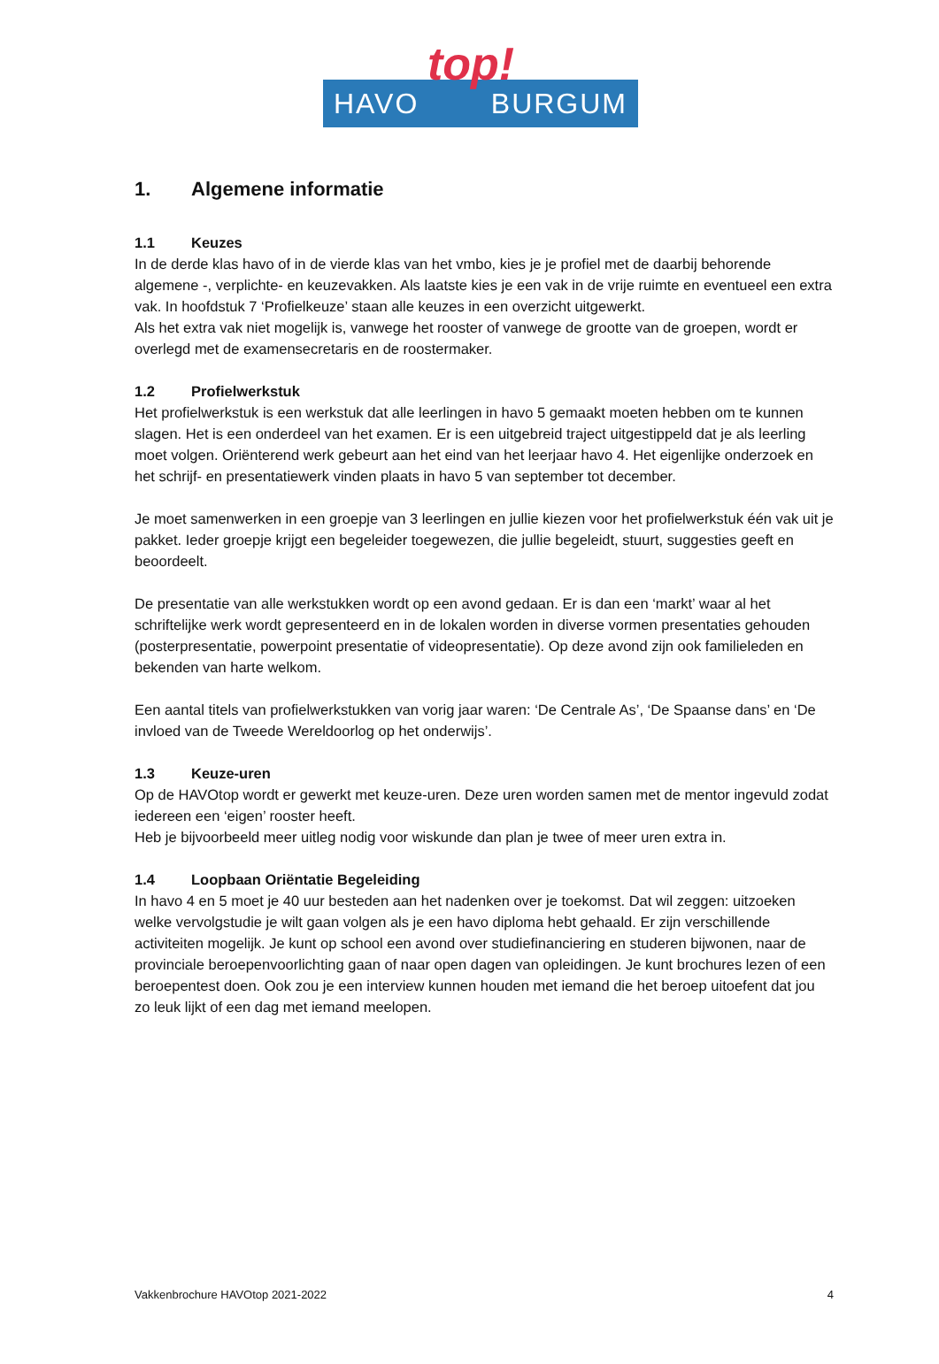HAVO BURGUM
top!
1. Algemene informatie
1.1 Keuzes
In de derde klas havo of in de vierde klas van het vmbo, kies je je profiel met de daarbij behorende algemene -, verplichte- en keuzevakken. Als laatste kies je een vak in de vrije ruimte en eventueel een extra vak. In hoofdstuk 7 ‘Profielkeuze’ staan alle keuzes in een overzicht uitgewerkt.
Als het extra vak niet mogelijk is, vanwege het rooster of vanwege de grootte van de groepen, wordt er overlegd met de examensecretaris en de roostermaker.
1.2 Profielwerkstuk
Het profielwerkstuk is een werkstuk dat alle leerlingen in havo 5 gemaakt moeten hebben om te kunnen slagen. Het is een onderdeel van het examen. Er is een uitgebreid traject uitgestippeld dat je als leerling moet volgen. Oriënterend werk gebeurt aan het eind van het leerjaar havo 4. Het eigenlijke onderzoek en het schrijf- en presentatiewerk vinden plaats in havo 5 van september tot december.
Je moet samenwerken in een groepje van 3 leerlingen en jullie kiezen voor het profielwerkstuk één vak uit je pakket. Ieder groepje krijgt een begeleider toegewezen, die jullie begeleidt, stuurt, suggesties geeft en beoordeelt.
De presentatie van alle werkstukken wordt op een avond gedaan. Er is dan een ‘markt’ waar al het schriftelijke werk wordt gepresenteerd en in de lokalen worden in diverse vormen presentaties gehouden (posterpresentatie, powerpoint presentatie of videopresentatie). Op deze avond zijn ook familieleden en bekenden van harte welkom.
Een aantal titels van profielwerkstukken van vorig jaar waren: ‘De Centrale As’, ‘De Spaanse dans’ en ‘De invloed van de Tweede Wereldoorlog op het onderwijs’.
1.3 Keuze-uren
Op de HAVOtop wordt er gewerkt met keuze-uren. Deze uren worden samen met de mentor ingevuld zodat iedereen een ‘eigen’ rooster heeft.
Heb je bijvoorbeeld meer uitleg nodig voor wiskunde dan plan je twee of meer uren extra in.
1.4 Loopbaan Oriëntatie Begeleiding
In havo 4 en 5 moet je 40 uur besteden aan het nadenken over je toekomst. Dat wil zeggen: uitzoeken welke vervolgstudie je wilt gaan volgen als je een havo diploma hebt gehaald. Er zijn verschillende activiteiten mogelijk. Je kunt op school een avond over studiefinanciering en studeren bijwonen, naar de provinciale beroepenvoorlichting gaan of naar open dagen van opleidingen. Je kunt brochures lezen of een beroepentest doen. Ook zou je een interview kunnen houden met iemand die het beroep uitoefent dat jou zo leuk lijkt of een dag met iemand meelopen.
Vakkenbrochure HAVOtop 2021-2022 4